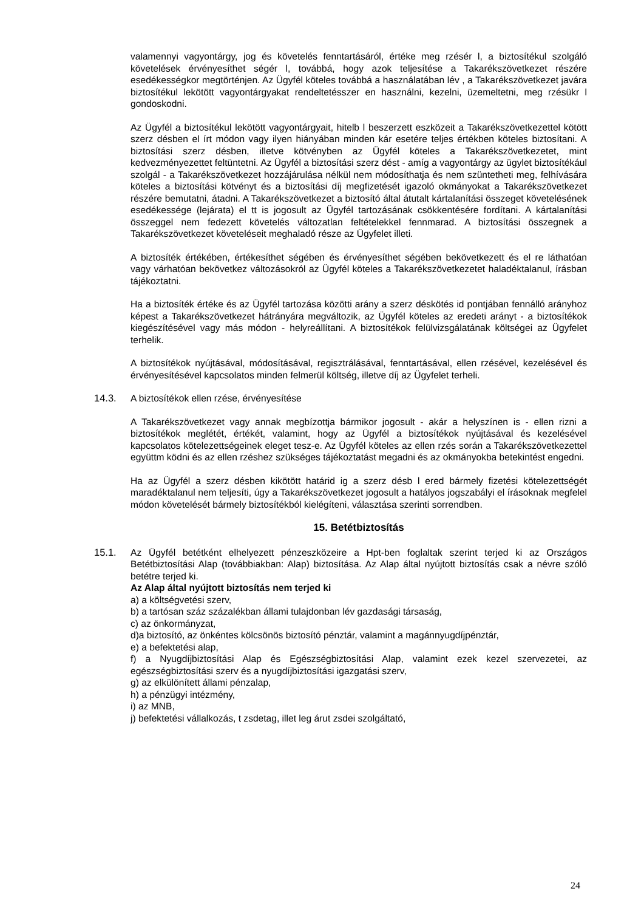valamennyi vagyontárgy, jog és követelés fenntartásáról, értéke meg rzésér l, a biztosítékul szolgáló követelések érvényesíthet ségér l, továbbá, hogy azok teljesítése a Takarékszövetkezet részére esedékességkor megtörténjen. Az Ügyfél köteles továbbá a használatában lév , a Takarékszövetkezet javára biztosítékul lekötött vagyontárgyakat rendeltetésszer en használni, kezelni, üzemeltetni, meg rzésükr l gondoskodni.
Az Ügyfél a biztosítékul lekötött vagyontárgyait, hitelb l beszerzett eszközeit a Takarékszövetkezettel kötött szerz désben el írt módon vagy ilyen hiányában minden kár esetére teljes értékben köteles biztosítani. A biztosítási szerz désben, illetve kötvényben az Ügyfél köteles a Takarékszövetkezetet, mint kedvezményezettet feltüntetni. Az Ügyfél a biztosítási szerz dést - amíg a vagyontárgy az ügylet biztosítékául szolgál - a Takarékszövetkezet hozzájárulása nélkül nem módosíthatja és nem szüntetheti meg, felhívására köteles a biztosítási kötvényt és a biztosítási díj megfizetését igazoló okmányokat a Takarékszövetkezet részére bemutatni, átadni. A Takarékszövetkezet a biztosító által átutalt kártalanítási összeget követelésének esedékessége (lejárata) el tt is jogosult az Ügyfél tartozásának csökkentésére fordítani. A kártalanítási összeggel nem fedezett követelés változatlan feltételekkel fennmarad. A biztosítási összegnek a Takarékszövetkezet követeléseit meghaladó része az Ügyfelet illeti.
A biztosíték értékében, értékesíthet ségében és érvényesíthet ségében bekövetkezett és el re láthatóan vagy várhatóan bekövetkez változásokról az Ügyfél köteles a Takarékszövetkezetet haladéktalanul, írásban tájékoztatni.
Ha a biztosíték értéke és az Ügyfél tartozása közötti arány a szerz déskötés id pontjában fennálló arányhoz képest a Takarékszövetkezet hátrányára megváltozik, az Ügyfél köteles az eredeti arányt - a biztosítékok kiegészítésével vagy más módon - helyreállítani. A biztosítékok felülvizsgálatának költségei az Ügyfelet terhelik.
A biztosítékok nyújtásával, módosításával, regisztrálásával, fenntartásával, ellen rzésével, kezelésével és érvényesítésével kapcsolatos minden felmerül költség, illetve díj az Ügyfelet terheli.
14.3. A biztosítékok ellen rzése, érvényesítése
A Takarékszövetkezet vagy annak megbízottja bármikor jogosult - akár a helyszínen is - ellen rizni a biztosítékok meglétét, értékét, valamint, hogy az Ügyfél a biztosítékok nyújtásával és kezelésével kapcsolatos kötelezettségeinek eleget tesz-e. Az Ügyfél köteles az ellen rzés során a Takarékszövetkezettel együttm ködni és az ellen rzéshez szükséges tájékoztatást megadni és az okmányokba betekintést engedni.
Ha az Ügyfél a szerz désben kikötött határid ig a szerz désb l ered bármely fizetési kötelezettségét maradéktalanul nem teljesíti, úgy a Takarékszövetkezet jogosult a hatályos jogszabályi el írásoknak megfelel módon követelését bármely biztosítékból kielégíteni, választása szerinti sorrendben.
15. Betétbiztosítás
15.1. Az Ügyfél betétként elhelyezett pénzeszközeire a Hpt-ben foglaltak szerint terjed ki az Országos Betétbiztosítási Alap (továbbiakban: Alap) biztosítása. Az Alap által nyújtott biztosítás csak a névre szóló betétre terjed ki.
Az Alap által nyújtott biztosítás nem terjed ki
a) a költségvetési szerv,
b) a tartósan száz százalékban állami tulajdonban lév gazdasági társaság,
c) az önkormányzat,
d)a biztosító, az önkéntes kölcsönös biztosító pénztár, valamint a magánnyugdíjpénztár,
e) a befektetési alap,
f) a Nyugdíjbiztosítási Alap és Egészségbiztosítási Alap, valamint ezek kezel szervezetei, az egészségbiztosítási szerv és a nyugdíjbiztosítási igazgatási szerv,
g) az elkülönített állami pénzalap,
h) a pénzügyi intézmény,
i) az MNB,
j) befektetési vállalkozás, t zsdetag, illet leg árut zsdei szolgáltató,
24